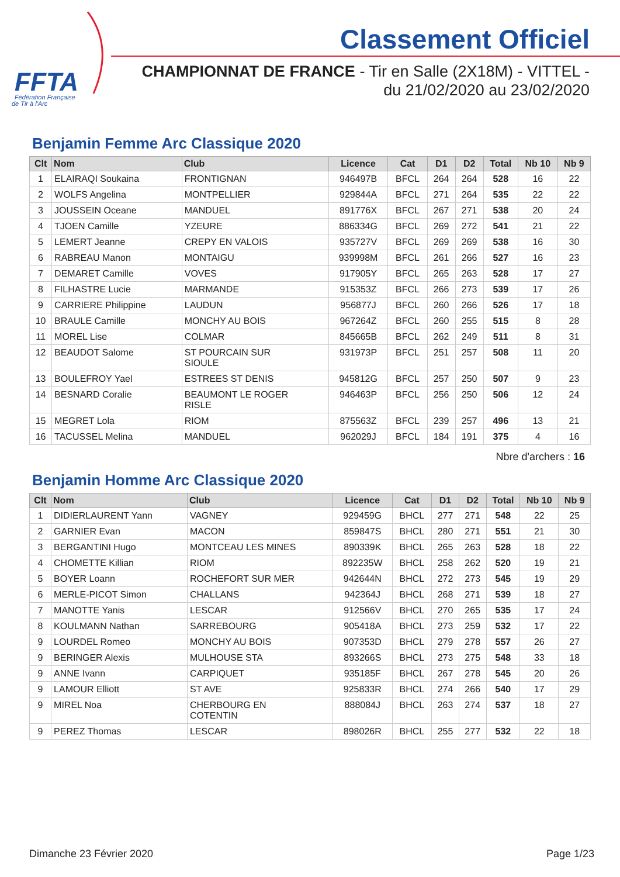FFTA
Fédération Française
de Tir à l'Arc
Classement Officiel
CHAMPIONNAT DE FRANCE - Tir en Salle (2X18M) - VITTEL -
du 21/02/2020 au 23/02/2020
Benjamin Femme Arc Classique 2020
| Clt | Nom | Club | Licence | Cat | D1 | D2 | Total | Nb 10 | Nb 9 |
| --- | --- | --- | --- | --- | --- | --- | --- | --- | --- |
| 1 | ELAIRAQI Soukaina | FRONTIGNAN | 946497B | BFCL | 264 | 264 | 528 | 16 | 22 |
| 2 | WOLFS Angelina | MONTPELLIER | 929844A | BFCL | 271 | 264 | 535 | 22 | 22 |
| 3 | JOUSSEIN Oceane | MANDUEL | 891776X | BFCL | 267 | 271 | 538 | 20 | 24 |
| 4 | TJOEN Camille | YZEURE | 886334G | BFCL | 269 | 272 | 541 | 21 | 22 |
| 5 | LEMERT Jeanne | CREPY EN VALOIS | 935727V | BFCL | 269 | 269 | 538 | 16 | 30 |
| 6 | RABREAU Manon | MONTAIGU | 939998M | BFCL | 261 | 266 | 527 | 16 | 23 |
| 7 | DEMARET Camille | VOVES | 917905Y | BFCL | 265 | 263 | 528 | 17 | 27 |
| 8 | FILHASTRE Lucie | MARMANDE | 915353Z | BFCL | 266 | 273 | 539 | 17 | 26 |
| 9 | CARRIERE Philippine | LAUDUN | 956877J | BFCL | 260 | 266 | 526 | 17 | 18 |
| 10 | BRAULE Camille | MONCHY AU BOIS | 967264Z | BFCL | 260 | 255 | 515 | 8 | 28 |
| 11 | MOREL Lise | COLMAR | 845665B | BFCL | 262 | 249 | 511 | 8 | 31 |
| 12 | BEAUDOT Salome | ST POURCAIN SUR SIOULE | 931973P | BFCL | 251 | 257 | 508 | 11 | 20 |
| 13 | BOULEFROY Yael | ESTREES ST DENIS | 945812G | BFCL | 257 | 250 | 507 | 9 | 23 |
| 14 | BESNARD Coralie | BEAUMONT LE ROGER RISLE | 946463P | BFCL | 256 | 250 | 506 | 12 | 24 |
| 15 | MEGRET Lola | RIOM | 875563Z | BFCL | 239 | 257 | 496 | 13 | 21 |
| 16 | TACUSSEL Melina | MANDUEL | 962029J | BFCL | 184 | 191 | 375 | 4 | 16 |
Nbre d'archers : 16
Benjamin Homme Arc Classique 2020
| Clt | Nom | Club | Licence | Cat | D1 | D2 | Total | Nb 10 | Nb 9 |
| --- | --- | --- | --- | --- | --- | --- | --- | --- | --- |
| 1 | DIDIERLAURENT Yann | VAGNEY | 929459G | BHCL | 277 | 271 | 548 | 22 | 25 |
| 2 | GARNIER Evan | MACON | 859847S | BHCL | 280 | 271 | 551 | 21 | 30 |
| 3 | BERGANTINI Hugo | MONTCEAU LES MINES | 890339K | BHCL | 265 | 263 | 528 | 18 | 22 |
| 4 | CHOMETTE Killian | RIOM | 892235W | BHCL | 258 | 262 | 520 | 19 | 21 |
| 5 | BOYER Loann | ROCHEFORT SUR MER | 942644N | BHCL | 272 | 273 | 545 | 19 | 29 |
| 6 | MERLE-PICOT Simon | CHALLANS | 942364J | BHCL | 268 | 271 | 539 | 18 | 27 |
| 7 | MANOTTE Yanis | LESCAR | 912566V | BHCL | 270 | 265 | 535 | 17 | 24 |
| 8 | KOULMANN Nathan | SARREBOURG | 905418A | BHCL | 273 | 259 | 532 | 17 | 22 |
| 9 | LOURDEL Romeo | MONCHY AU BOIS | 907353D | BHCL | 279 | 278 | 557 | 26 | 27 |
| 9 | BERINGER Alexis | MULHOUSE STA | 893266S | BHCL | 273 | 275 | 548 | 33 | 18 |
| 9 | ANNE Ivann | CARPIQUET | 935185F | BHCL | 267 | 278 | 545 | 20 | 26 |
| 9 | LAMOUR Elliott | ST AVE | 925833R | BHCL | 274 | 266 | 540 | 17 | 29 |
| 9 | MIREL Noa | CHERBOURG EN COTENTIN | 888084J | BHCL | 263 | 274 | 537 | 18 | 27 |
| 9 | PEREZ Thomas | LESCAR | 898026R | BHCL | 255 | 277 | 532 | 22 | 18 |
Dimanche 23 Février 2020 Page 1/23